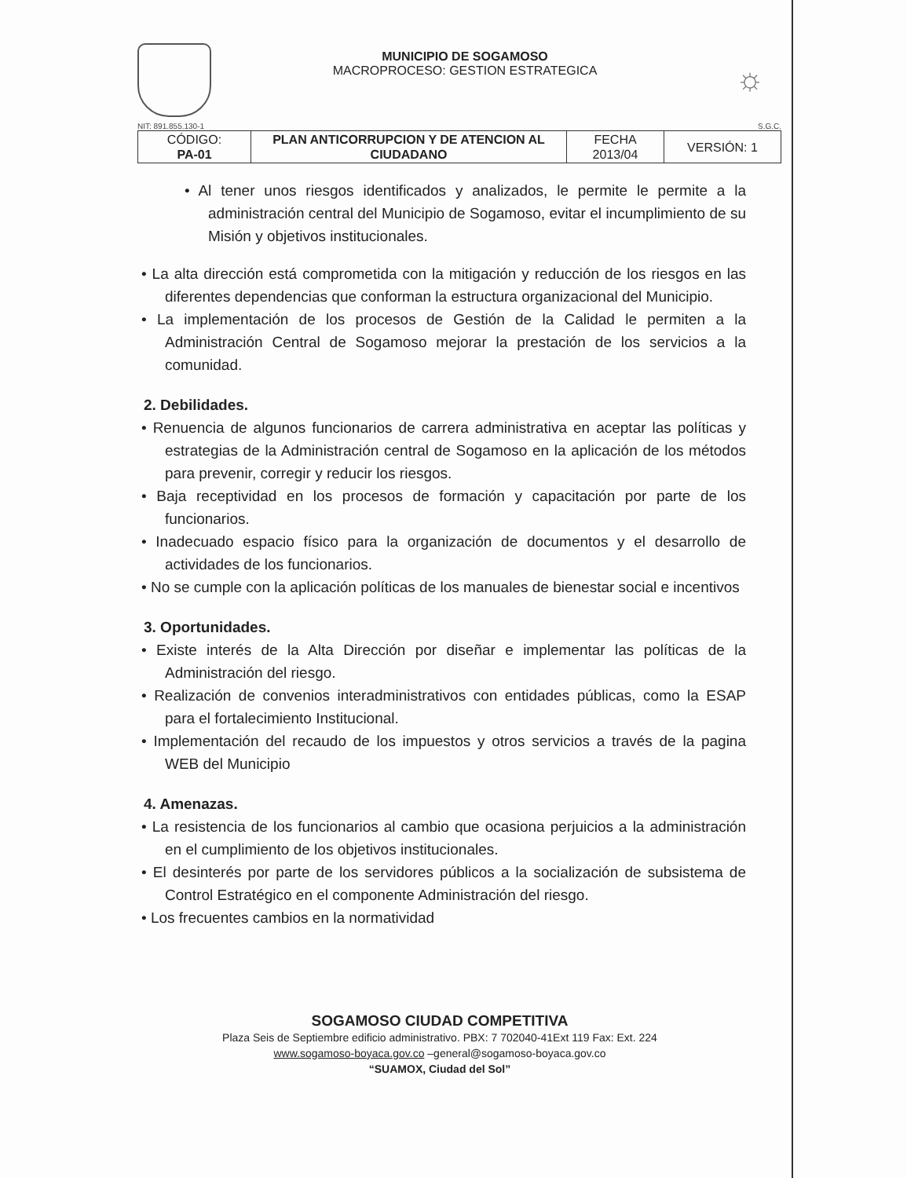MUNICIPIO DE SOGAMOSO
MACROPROCESO: GESTION ESTRATEGICA
☼
NIT: 891.855.130-1 S.G.C.
| CÓDIGO: PA-01 | PLAN ANTICORRUPCION Y DE ATENCION AL CIUDADANO | FECHA 2013/04 | VERSIÓN: 1 |
• Al tener unos riesgos identificados y analizados, le permite le permite a la administración central del Municipio de Sogamoso, evitar el incumplimiento de su Misión y objetivos institucionales.
• La alta dirección está comprometida con la mitigación y reducción de los riesgos en las diferentes dependencias que conforman la estructura organizacional del Municipio.
• La implementación de los procesos de Gestión de la Calidad le permiten a la Administración Central de Sogamoso mejorar la prestación de los servicios a la comunidad.
2. Debilidades.
• Renuencia de algunos funcionarios de carrera administrativa en aceptar las políticas y estrategias de la Administración central de Sogamoso en la aplicación de los métodos para prevenir, corregir y reducir los riesgos.
• Baja receptividad en los procesos de formación y capacitación por parte de los funcionarios.
• Inadecuado espacio físico para la organización de documentos y el desarrollo de actividades de los funcionarios.
• No se cumple con la aplicación políticas de los manuales de bienestar social e incentivos
3. Oportunidades.
• Existe interés de la Alta Dirección por diseñar e implementar las políticas de la Administración del riesgo.
• Realización de convenios interadministrativos con entidades públicas, como la ESAP para el fortalecimiento Institucional.
• Implementación del recaudo de los impuestos y otros servicios a través de la pagina WEB del Municipio
4. Amenazas.
• La resistencia de los funcionarios al cambio que ocasiona perjuicios a la administración en el cumplimiento de los objetivos institucionales.
• El desinterés por parte de los servidores públicos a la socialización de subsistema de Control Estratégico en el componente Administración del riesgo.
• Los frecuentes cambios en la normatividad
SOGAMOSO CIUDAD COMPETITIVA
Plaza Seis de Septiembre edificio administrativo. PBX: 7 702040-41Ext 119 Fax: Ext. 224
www.sogamoso-boyaca.gov.co –general@sogamoso-boyaca.gov.co
“SUAMOX, Ciudad del Sol”